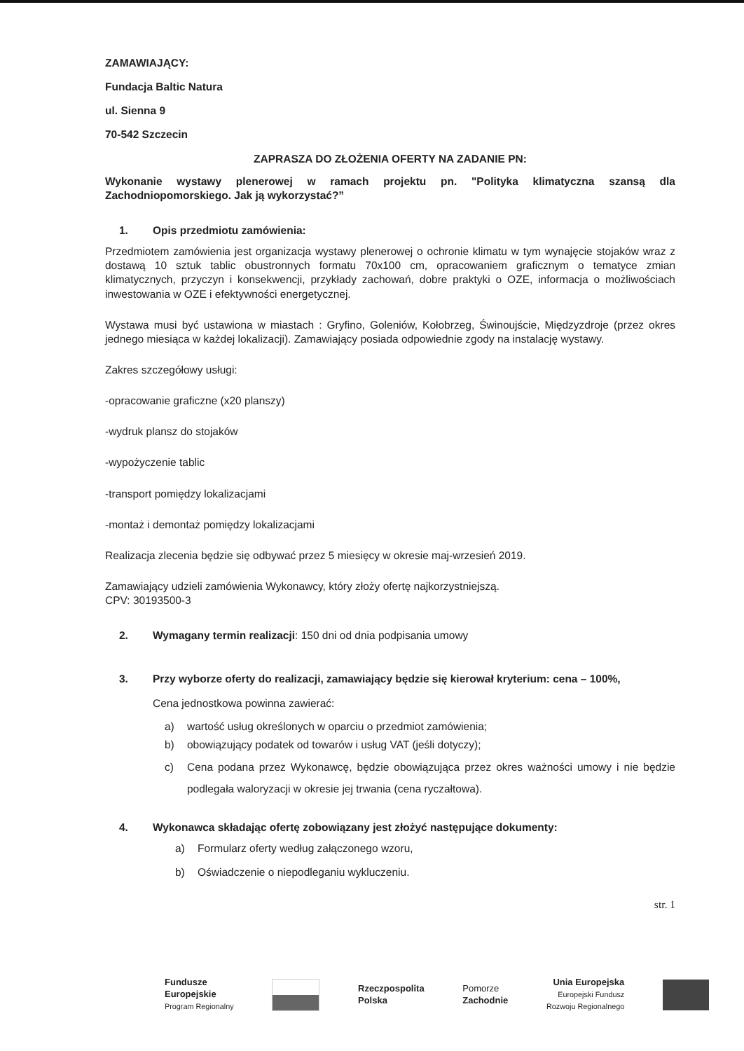ZAMAWIAJĄCY:
Fundacja Baltic Natura
ul. Sienna 9
70-542 Szczecin
ZAPRASZA DO ZŁOŻENIA OFERTY NA ZADANIE PN:
Wykonanie wystawy plenerowej w ramach projektu pn. "Polityka klimatyczna szansą dla Zachodniopomorskiego. Jak ją wykorzystać?”
1. Opis przedmiotu zamówienia:
Przedmiotem zamówienia jest organizacja wystawy plenerowej o ochronie klimatu w tym wynajęcie stojaków wraz z dostawą 10 sztuk tablic obustronnych formatu 70x100 cm, opracowaniem graficznym o tematyce zmian klimatycznych, przyczyn i konsekwencji, przykłady zachowań, dobre praktyki o OZE, informacja o możliwościach inwestowania w OZE i efektywności energetycznej.
Wystawa musi być ustawiona w miastach : Gryfino, Goleniów, Kołobrzeg, Świnoujście, Międzyzdroje (przez okres jednego miesiąca w każdej lokalizacji). Zamawiający posiada odpowiednie zgody na instalację wystawy.
Zakres szczegółowy usługi:
-opracowanie graficzne (x20 planszy)
-wydruk plansz do stojaków
-wypożyczenie tablic
-transport pomiędzy lokalizacjami
-montaż i demontaż pomiędzy lokalizacjami
Realizacja zlecenia będzie się odbywać przez 5 miesięcy w okresie maj-wrzesień 2019.
Zamawiający udzieli zamówienia Wykonawcy, który złoży ofertę najkorzystniejszą.
CPV: 30193500-3
2. Wymagany termin realizacji: 150 dni od dnia podpisania umowy
3. Przy wyborze oferty do realizacji, zamawiający będzie się kierował kryterium: cena – 100%,
Cena jednostkowa powinna zawierać:
a) wartość usług określonych w oparciu o przedmiot zamówienia;
b) obowiązujący podatek od towarów i usług VAT (jeśli dotyczy);
c) Cena podana przez Wykonawcę, będzie obowiązująca przez okres ważności umowy i nie będzie podlegała waloryzacji w okresie jej trwania (cena ryczałtowa).
4. Wykonawca składając ofertę zobowiązany jest złożyć następujące dokumenty:
a) Formularz oferty według załączonego wzoru,
b) Oświadczenie o niepodleganiu wykluczeniu.
str. 1
Fundusze
Europejskie
Program Regionalny
Rzeczpospolita
Polska
Pomorze
Zachodnie
Unia Europejska
Europejski Fundusz
Rozwoju Regionalnego